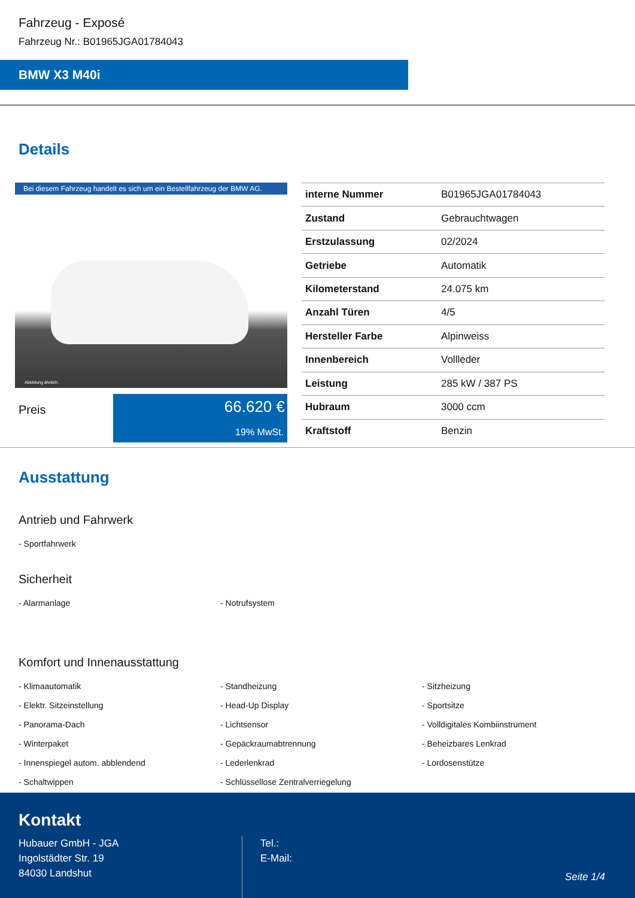Fahrzeug - Exposé
Fahrzeug Nr.: B01965JGA01784043
BMW X3 M40i
Details
Bei diesem Fahrzeug handelt es sich um ein Bestellfahrzeug der BMW AG.
Abbildung ähnlich.
Preis
66.620 €
19% MwSt.
| interne Nummer | B01965JGA01784043 |
| Zustand | Gebrauchtwagen |
| Erstzulassung | 02/2024 |
| Getriebe | Automatik |
| Kilometerstand | 24.075 km |
| Anzahl Türen | 4/5 |
| Hersteller Farbe | Alpinweiss |
| Innenbereich | Vollleder |
| Leistung | 285 kW / 387 PS |
| Hubraum | 3000 ccm |
| Kraftstoff | Benzin |
Ausstattung
Antrieb und Fahrwerk
- Sportfahrwerk
Sicherheit
- Alarmanlage
- Notrufsystem
Komfort und Innenausstattung
- Klimaautomatik
- Standheizung
- Sitzheizung
- Elektr. Sitzeinstellung
- Head-Up Display
- Sportsitze
- Panorama-Dach
- Lichtsensor
- Volldigitales Kombiinstrument
- Winterpaket
- Gepäckraumabtrennung
- Beheizbares Lenkrad
- Innenspiegel autom. abblendend
- Lederlenkrad
- Lordosenstütze
- Schaltwippen
- Schlüssellose Zentralverriegelung
Kontakt
Hubauer GmbH - JGA
Ingolstädter Str. 19
84030 Landshut
Tel.:
E-Mail:
Seite 1/4